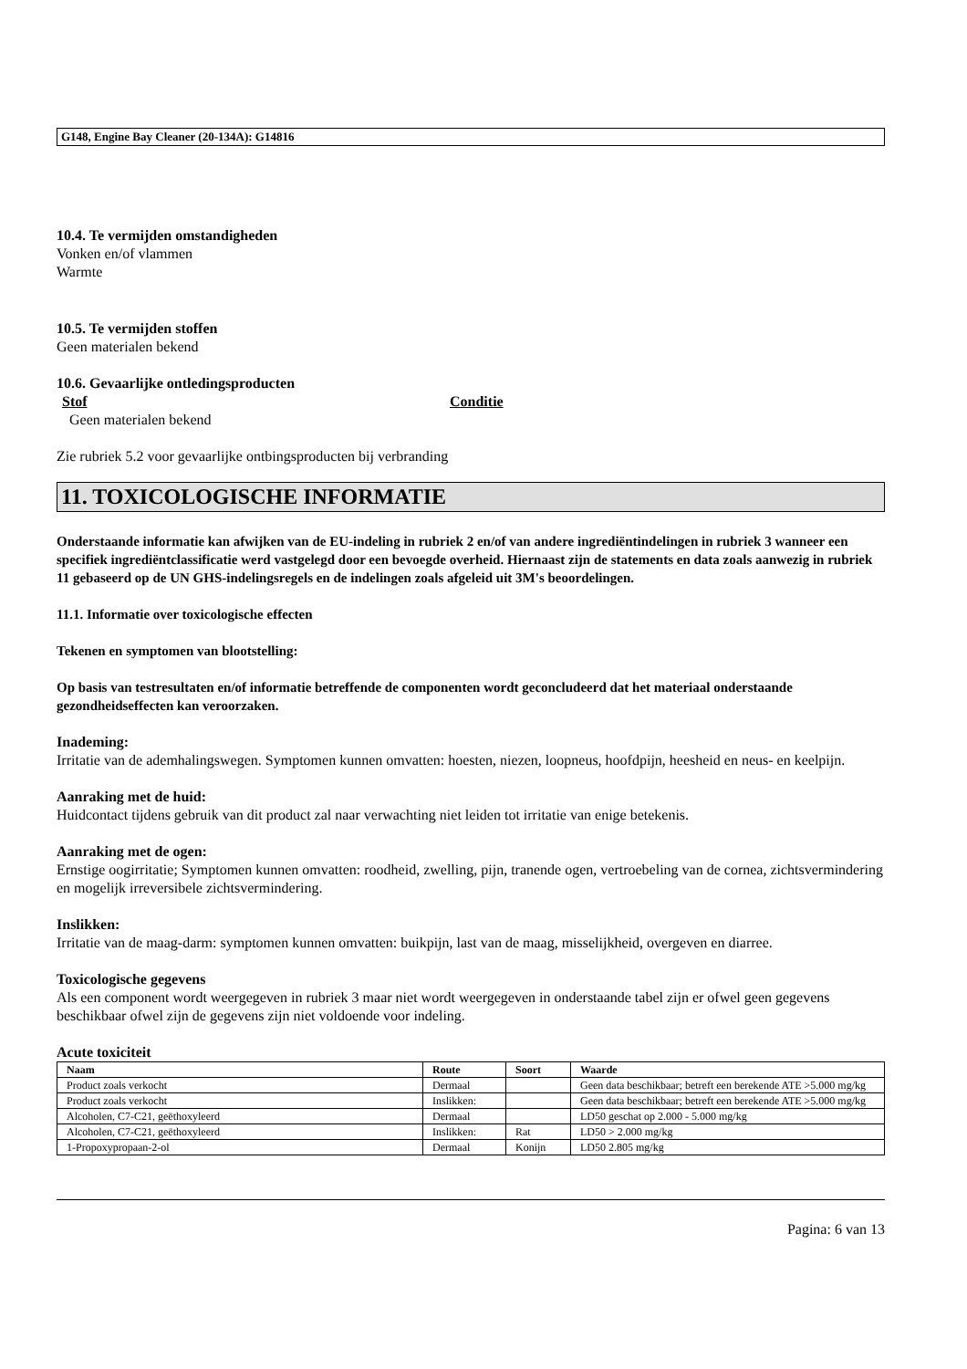G148, Engine Bay Cleaner (20-134A): G14816
10.4. Te vermijden omstandigheden
Vonken en/of vlammen
Warmte
10.5. Te vermijden stoffen
Geen materialen bekend
10.6. Gevaarlijke ontledingsproducten
Stof Conditie
Geen materialen bekend
Zie rubriek 5.2 voor gevaarlijke ontbingsproducten bij verbranding
11. TOXICOLOGISCHE INFORMATIE
Onderstaande informatie kan afwijken van de EU-indeling in rubriek 2 en/of van andere ingrediëntindelingen in rubriek 3 wanneer een specifiek ingrediëntclassificatie werd vastgelegd door een bevoegde overheid. Hiernaast zijn de statements en data zoals aanwezig in rubriek 11 gebaseerd op de UN GHS-indelingsregels en de indelingen zoals afgeleid uit 3M's beoordelingen.
11.1. Informatie over toxicologische effecten
Tekenen en symptomen van blootstelling:
Op basis van testresultaten en/of informatie betreffende de componenten wordt geconcludeerd dat het materiaal onderstaande gezondheidseffecten kan veroorzaken.
Inademing:
Irritatie van de ademhalingswegen. Symptomen kunnen omvatten: hoesten, niezen, loopneus, hoofdpijn, heesheid en neus- en keelpijn.
Aanraking met de huid:
Huidcontact tijdens gebruik van dit product zal naar verwachting niet leiden tot irritatie van enige betekenis.
Aanraking met de ogen:
Ernstige oogirritatie; Symptomen kunnen omvatten: roodheid, zwelling, pijn, tranende ogen, vertroebeling van de cornea, zichtsvermindering en mogelijk irreversibele zichtsvermindering.
Inslikken:
Irritatie van de maag-darm: symptomen kunnen omvatten: buikpijn, last van de maag, misselijkheid, overgeven en diarree.
Toxicologische gegevens
Als een component wordt weergegeven in rubriek 3 maar niet wordt weergegeven in onderstaande tabel zijn er ofwel geen gegevens beschikbaar ofwel zijn de gegevens zijn niet voldoende voor indeling.
Acute toxiciteit
| Naam | Route | Soort | Waarde |
| --- | --- | --- | --- |
| Product zoals verkocht | Dermaal | | Geen data beschikbaar; betreft een berekende ATE >5.000 mg/kg |
| Product zoals verkocht | Inslikken: | | Geen data beschikbaar; betreft een berekende ATE >5.000 mg/kg |
| Alcoholen, C7-C21, geëthoxyleerd | Dermaal | | LD50 geschat op 2.000 - 5.000 mg/kg |
| Alcoholen, C7-C21, geëthoxyleerd | Inslikken: | Rat | LD50 > 2.000 mg/kg |
| 1-Propoxypropaan-2-ol | Dermaal | Konijn | LD50 2.805 mg/kg |
Pagina: 6 van 13